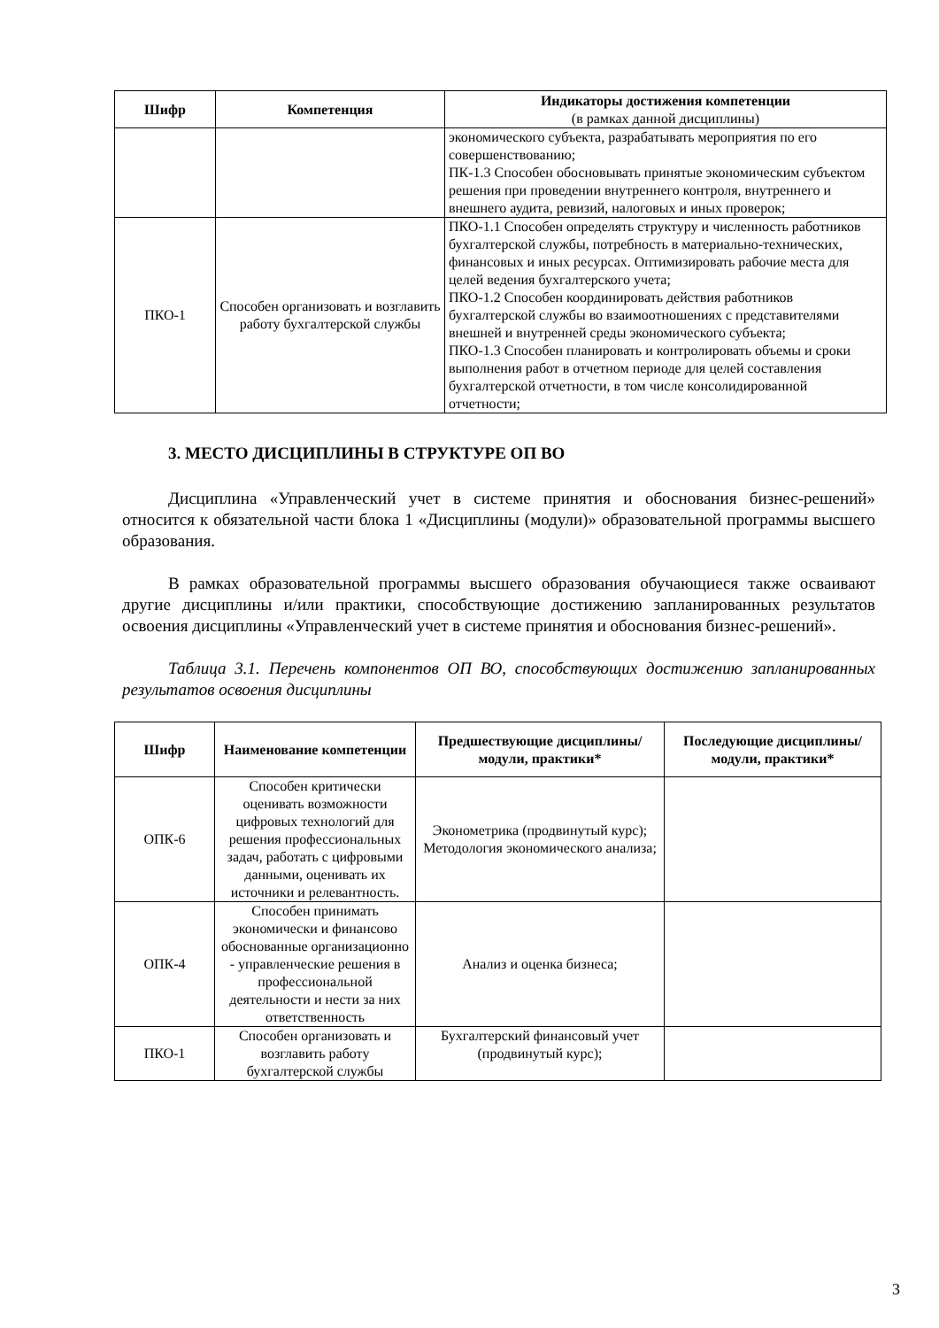| Шифр | Компетенция | Индикаторы достижения компетенции (в рамках данной дисциплины) |
| --- | --- | --- |
| | | экономического субъекта, разрабатывать мероприятия по его совершенствованию; ПК-1.3 Способен обосновывать принятые экономическим субъектом решения при проведении внутреннего контроля, внутреннего и внешнего аудита, ревизий, налоговых и иных проверок; |
| ПКО-1 | Способен организовать и возглавить работу бухгалтерской службы | ПКО-1.1 Способен определять структуру и численность работников бухгалтерской службы, потребность в материально-технических, финансовых и иных ресурсах. Оптимизировать рабочие места для целей ведения бухгалтерского учета; ПКО-1.2 Способен координировать действия работников бухгалтерской службы во взаимоотношениях с представителями внешней и внутренней среды экономического субъекта; ПКО-1.3 Способен планировать и контролировать объемы и сроки выполнения работ в отчетном периоде для целей составления бухгалтерской отчетности, в том числе консолидированной отчетности; |
3. МЕСТО ДИСЦИПЛИНЫ В СТРУКТУРЕ ОП ВО
Дисциплина «Управленческий учет в системе принятия и обоснования бизнес-решений» относится к обязательной части блока 1 «Дисциплины (модули)» образовательной программы высшего образования.
В рамках образовательной программы высшего образования обучающиеся также осваивают другие дисциплины и/или практики, способствующие достижению запланированных результатов освоения дисциплины «Управленческий учет в системе принятия и обоснования бизнес-решений».
Таблица 3.1. Перечень компонентов ОП ВО, способствующих достижению запланированных результатов освоения дисциплины
| Шифр | Наименование компетенции | Предшествующие дисциплины/модули, практики* | Последующие дисциплины/модули, практики* |
| --- | --- | --- | --- |
| ОПК-6 | Способен критически оценивать возможности цифровых технологий для решения профессиональных задач, работать с цифровыми данными, оценивать их источники и релевантность. | Эконометрика (продвинутый курс); Методология экономического анализа; | |
| ОПК-4 | Способен принимать экономически и финансово обоснованные организационно - управленческие решения в профессиональной деятельности и нести за них ответственность | Анализ и оценка бизнеса; | |
| ПКО-1 | Способен организовать и возглавить работу бухгалтерской службы | Бухгалтерский финансовый учет (продвинутый курс); | |
3